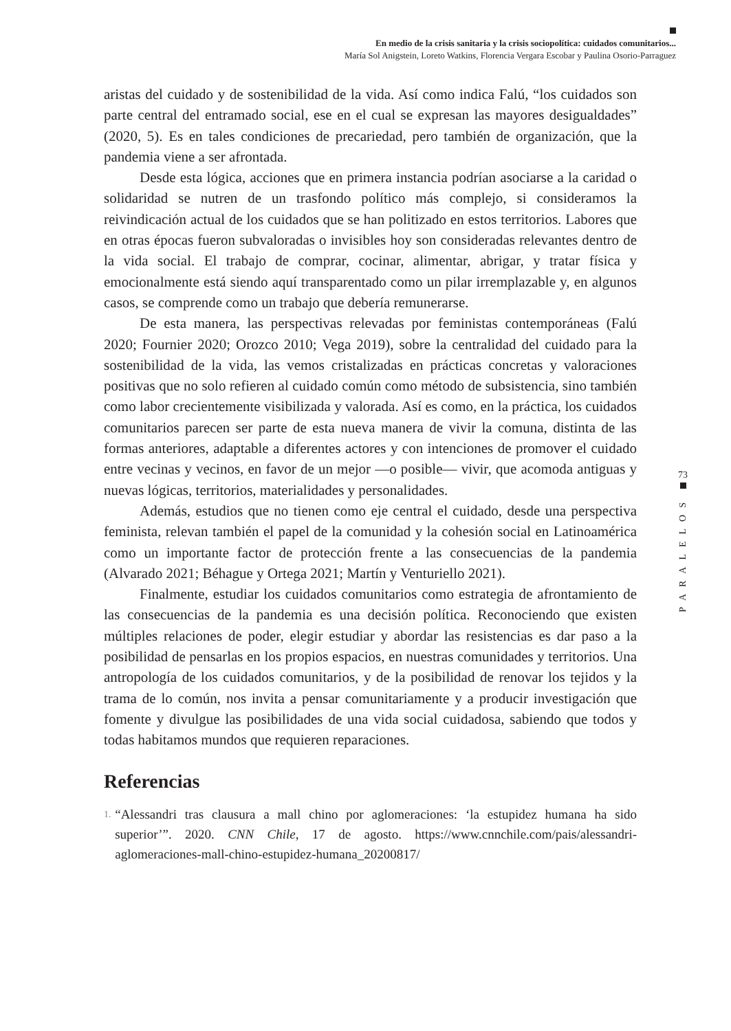En medio de la crisis sanitaria y la crisis sociopolítica: cuidados comunitarios...
María Sol Anigstein, Loreto Watkins, Florencia Vergara Escobar y Paulina Osorio-Parraguez
aristas del cuidado y de sostenibilidad de la vida. Así como indica Falú, “los cuidados son parte central del entramado social, ese en el cual se expresan las mayores desigualdades” (2020, 5). Es en tales condiciones de precariedad, pero también de organización, que la pandemia viene a ser afrontada.
Desde esta lógica, acciones que en primera instancia podrían asociarse a la caridad o solidaridad se nutren de un trasfondo político más complejo, si consideramos la reivindicación actual de los cuidados que se han politizado en estos territorios. Labores que en otras épocas fueron subvaloradas o invisibles hoy son consideradas relevantes dentro de la vida social. El trabajo de comprar, cocinar, alimentar, abrigar, y tratar física y emocionalmente está siendo aquí transparentado como un pilar irremplazable y, en algunos casos, se comprende como un trabajo que debería remunerarse.
De esta manera, las perspectivas relevadas por feministas contemporáneas (Falú 2020; Fournier 2020; Orozco 2010; Vega 2019), sobre la centralidad del cuidado para la sostenibilidad de la vida, las vemos cristalizadas en prácticas concretas y valoraciones positivas que no solo refieren al cuidado común como método de subsistencia, sino también como labor crecientemente visibilizada y valorada. Así es como, en la práctica, los cuidados comunitarios parecen ser parte de esta nueva manera de vivir la comuna, distinta de las formas anteriores, adaptable a diferentes actores y con intenciones de promover el cuidado entre vecinas y vecinos, en favor de un mejor —o posible— vivir, que acomoda antiguas y nuevas lógicas, territorios, materialidades y personalidades.
Además, estudios que no tienen como eje central el cuidado, desde una perspectiva feminista, relevan también el papel de la comunidad y la cohesión social en Latinoamérica como un importante factor de protección frente a las consecuencias de la pandemia (Alvarado 2021; Béhague y Ortega 2021; Martín y Venturiello 2021).
Finalmente, estudiar los cuidados comunitarios como estrategia de afrontamiento de las consecuencias de la pandemia es una decisión política. Reconociendo que existen múltiples relaciones de poder, elegir estudiar y abordar las resistencias es dar paso a la posibilidad de pensarlas en los propios espacios, en nuestras comunidades y territorios. Una antropología de los cuidados comunitarios, y de la posibilidad de renovar los tejidos y la trama de lo común, nos invita a pensar comunitariamente y a producir investigación que fomente y divulgue las posibilidades de una vida social cuidadosa, sabiendo que todos y todas habitamos mundos que requieren reparaciones.
Referencias
1. “Alessandri tras clausura a mall chino por aglomeraciones: ‘la estupidez humana ha sido superior’”. 2020. CNN Chile, 17 de agosto. https://www.cnnchile.com/pais/alessandri-aglomeraciones-mall-chino-estupidez-humana_20200817/
73
PARALELOS